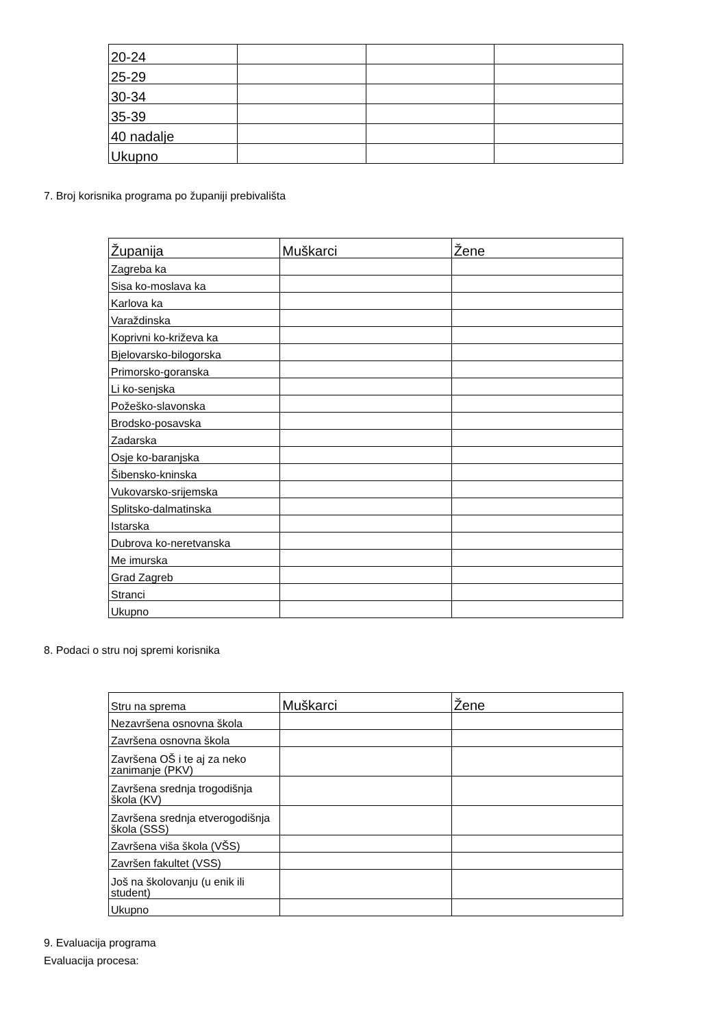| 20-24 | | | |
| 25-29 | | | |
| 30-34 | | | |
| 35-39 | | | |
| 40 nadalje | | | |
| Ukupno | | | |
7. Broj korisnika programa po županiji prebivališta
| Županija | Muškarci | Žene |
| --- | --- | --- |
| Zagreba ka | | |
| Sisa ko-moslava ka | | |
| Karlova ka | | |
| Varaždinska | | |
| Koprivni ko-križeva ka | | |
| Bjelovarsko-bilogorska | | |
| Primorsko-goranska | | |
| Li ko-senjska | | |
| Požeško-slavonska | | |
| Brodsko-posavska | | |
| Zadarska | | |
| Osje ko-baranjska | | |
| Šibensko-kninska | | |
| Vukovarsko-srijemska | | |
| Splitsko-dalmatinska | | |
| Istarska | | |
| Dubrova ko-neretvanska | | |
| Me imurska | | |
| Grad Zagreb | | |
| Stranci | | |
| Ukupno | | |
8. Podaci o stru noj spremi korisnika
| Stru na sprema | Muškarci | Žene |
| --- | --- | --- |
| Nezavršena osnovna škola | | |
| Završena osnovna škola | | |
| Završena OŠ i te aj za neko zanimanje (PKV) | | |
| Završena srednja trogodišnja škola (KV) | | |
| Završena srednja etverogodišnja škola (SSS) | | |
| Završena viša škola (VŠS) | | |
| Završen fakultet (VSS) | | |
| Još na školovanju (u enik ili student) | | |
| Ukupno | | |
9. Evaluacija programa
Evaluacija procesa: